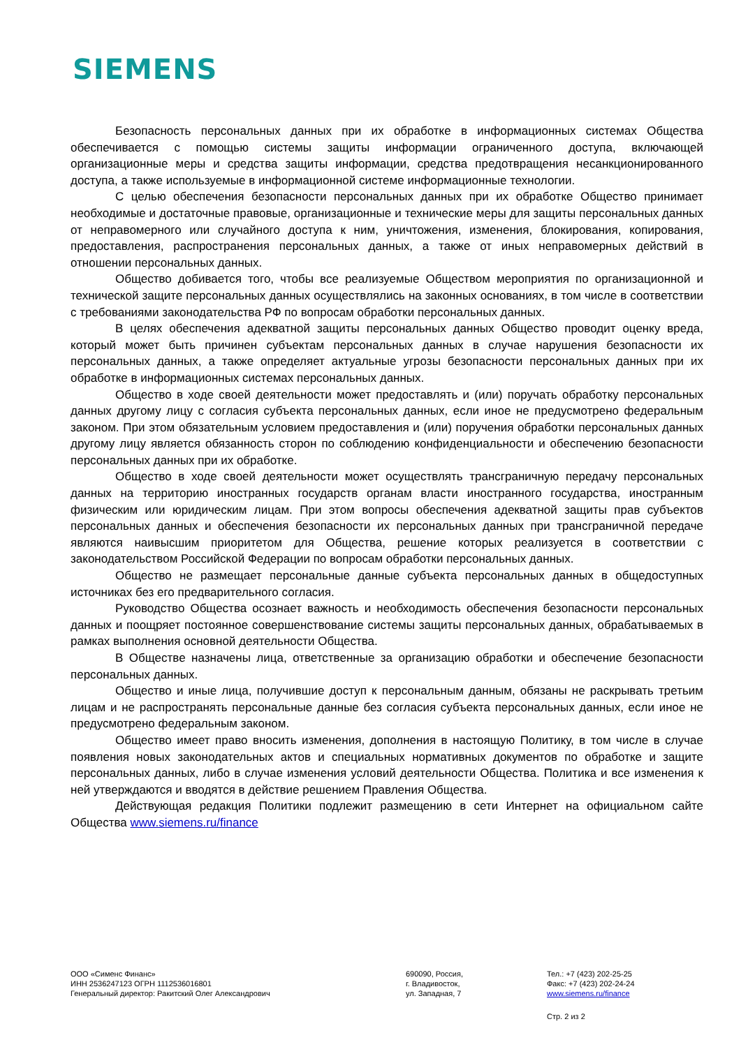SIEMENS
Безопасность персональных данных при их обработке в информационных системах Общества обеспечивается с помощью системы защиты информации ограниченного доступа, включающей организационные меры и средства защиты информации, средства предотвращения несанкционированного доступа, а также используемые в информационной системе информационные технологии.
С целью обеспечения безопасности персональных данных при их обработке Общество принимает необходимые и достаточные правовые, организационные и технические меры для защиты персональных данных от неправомерного или случайного доступа к ним, уничтожения, изменения, блокирования, копирования, предоставления, распространения персональных данных, а также от иных неправомерных действий в отношении персональных данных.
Общество добивается того, чтобы все реализуемые Обществом мероприятия по организационной и технической защите персональных данных осуществлялись на законных основаниях, в том числе в соответствии с требованиями законодательства РФ по вопросам обработки персональных данных.
В целях обеспечения адекватной защиты персональных данных Общество проводит оценку вреда, который может быть причинен субъектам персональных данных в случае нарушения безопасности их персональных данных, а также определяет актуальные угрозы безопасности персональных данных при их обработке в информационных системах персональных данных.
Общество в ходе своей деятельности может предоставлять и (или) поручать обработку персональных данных другому лицу с согласия субъекта персональных данных, если иное не предусмотрено федеральным законом. При этом обязательным условием предоставления и (или) поручения обработки персональных данных другому лицу является обязанность сторон по соблюдению конфиденциальности и обеспечению безопасности персональных данных при их обработке.
Общество в ходе своей деятельности может осуществлять трансграничную передачу персональных данных на территорию иностранных государств органам власти иностранного государства, иностранным физическим или юридическим лицам. При этом вопросы обеспечения адекватной защиты прав субъектов персональных данных и обеспечения безопасности их персональных данных при трансграничной передаче являются наивысшим приоритетом для Общества, решение которых реализуется в соответствии с законодательством Российской Федерации по вопросам обработки персональных данных.
Общество не размещает персональные данные субъекта персональных данных в общедоступных источниках без его предварительного согласия.
Руководство Общества осознает важность и необходимость обеспечения безопасности персональных данных и поощряет постоянное совершенствование системы защиты персональных данных, обрабатываемых в рамках выполнения основной деятельности Общества.
В Обществе назначены лица, ответственные за организацию обработки и обеспечение безопасности персональных данных.
Общество и иные лица, получившие доступ к персональным данным, обязаны не раскрывать третьим лицам и не распространять персональные данные без согласия субъекта персональных данных, если иное не предусмотрено федеральным законом.
Общество имеет право вносить изменения, дополнения в настоящую Политику, в том числе в случае появления новых законодательных актов и специальных нормативных документов по обработке и защите персональных данных, либо в случае изменения условий деятельности Общества. Политика и все изменения к ней утверждаются и вводятся в действие решением Правления Общества.
Действующая редакция Политики подлежит размещению в сети Интернет на официальном сайте Общества www.siemens.ru/finance
ООО «Сименс Финанс»
ИНН 2536247123 ОГРН 1112536016801
Генеральный директор: Ракитский Олег Александрович
690090, Россия,
г. Владивосток,
ул. Западная, 7
Тел.: +7 (423) 202-25-25
Факс: +7 (423) 202-24-24
www.siemens.ru/finance
Стр. 2 из 2